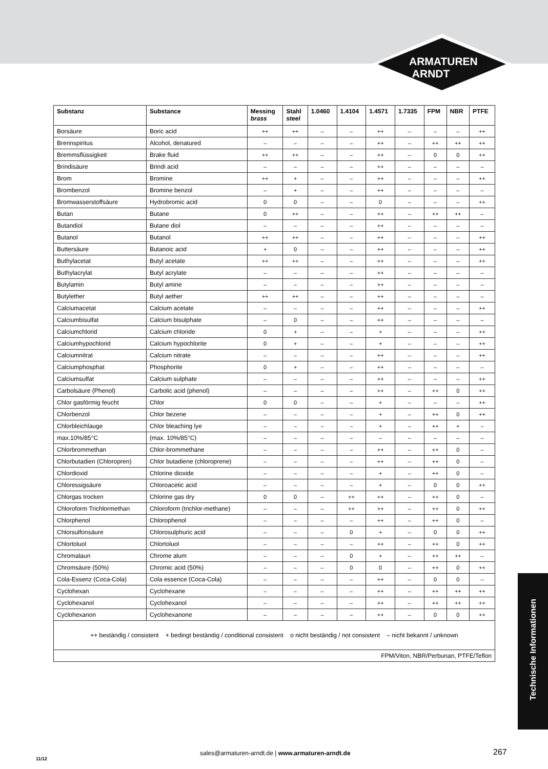ARMATUREN
ARNDT
| Substanz | Substance | Messing brass | Stahl steel | 1.0460 | 1.4104 | 1.4571 | 1.7335 | FPM | NBR | PTFE |
| --- | --- | --- | --- | --- | --- | --- | --- | --- | --- | --- |
| Borsäure | Boric acid | ++ | ++ | – | – | ++ | – | – | – | ++ |
| Brennspiritus | Alcohol, denatured | – | – | – | – | ++ | – | ++ | ++ | ++ |
| Bremmsflüssigkeit | Brake fluid | ++ | ++ | – | – | ++ | – | 0 | 0 | ++ |
| Brindisäure | Brindi acid | – | – | – | – | ++ | – | – | – | – |
| Brom | Bromine | ++ | + | – | – | ++ | – | – | – | ++ |
| Brombenzol | Bromine benzol | – | + | – | – | ++ | – | – | – | – |
| Bromwasserstoffsäure | Hydrobromic acid | 0 | 0 | – | – | 0 | – | – | – | ++ |
| Butan | Butane | 0 | ++ | – | – | ++ | – | ++ | ++ | – |
| Butandiol | Butane diol | – | – | – | – | ++ | – | – | – | – |
| Butanol | Butanol | ++ | ++ | – | – | ++ | – | – | – | ++ |
| Buttersäure | Butanoic acid | + | 0 | – | – | ++ | – | – | – | ++ |
| Buthylacetat | Butyl acetate | ++ | ++ | – | – | ++ | – | – | – | ++ |
| Buthylacrylat | Butyl acrylate | – | – | – | – | ++ | – | – | – | – |
| Butylamin | Butyl amine | – | – | – | – | ++ | – | – | – | – |
| Butylether | Butyl aether | ++ | ++ | – | – | ++ | – | – | – | – |
| Calciumacetat | Calcium acetate | – | – | – | – | ++ | – | – | – | ++ |
| Calciumbisulfat | Calcium bisulphate | – | 0 | – | – | ++ | – | – | – | – |
| Calciumchlorid | Calcium chloride | 0 | + | – | – | + | – | – | – | ++ |
| Calciumhypochlorid | Calcium hypochlorite | 0 | + | – | – | + | – | – | – | ++ |
| Calciumnitrat | Calcium nitrate | – | – | – | – | ++ | – | – | – | ++ |
| Calciumphosphat | Phosphorite | 0 | + | – | – | ++ | – | – | – | – |
| Calciumsulfat | Calcium sulphate | – | – | – | – | ++ | – | – | – | ++ |
| Carbolsäure (Phenol) | Carbolic acid (phenol) | – | – | – | – | ++ | – | ++ | 0 | ++ |
| Chlor gasförmig feucht | Chlor | 0 | 0 | – | – | + | – | – | – | ++ |
| Chlorbenzol | Chlor bezene | – | – | – | – | + | – | ++ | 0 | ++ |
| Chlorbleichlauge | Chlor bleaching lye | – | – | – | – | + | – | ++ | + | – |
| max.10%/85°C | (max. 10%/85°C) | – | – | – | – | – | – | – | – | – |
| Chlorbrommethan | Chlor-brommethane | – | – | – | – | ++ | – | ++ | 0 | – |
| Chlorbutadien (Chloropren) | Chlor butadiene (chloroprene) | – | – | – | – | ++ | – | ++ | 0 | – |
| Chlordioxid | Chlorine dioxide | – | – | – | – | + | – | ++ | 0 | – |
| Chloressigsäure | Chloroacetic acid | – | – | – | – | + | – | 0 | 0 | ++ |
| Chlorgas trocken | Chlorine gas dry | 0 | 0 | – | ++ | ++ | – | ++ | 0 | – |
| Chloroform Trichlormethan | Chloroform (trichlor-methane) | – | – | – | ++ | ++ | – | ++ | 0 | ++ |
| Chlorphenol | Chlorophenol | – | – | – | – | ++ | – | ++ | 0 | – |
| Chlorsulfonsäure | Chlorosulphuric acid | – | – | – | 0 | + | – | 0 | 0 | ++ |
| Chlortoluol | Chlortoluol | – | – | – | – | ++ | – | ++ | 0 | ++ |
| Chromalaun | Chrome alum | – | – | – | 0 | + | – | ++ | ++ | – |
| Chromsäure (50%) | Chromic acid (50%) | – | – | – | 0 | 0 | – | ++ | 0 | ++ |
| Cola-Essenz (Coca-Cola) | Cola essence (Coca-Cola) | – | – | – | – | ++ | – | 0 | 0 | – |
| Cyclohexan | Cyclohexane | – | – | – | – | ++ | – | ++ | ++ | ++ |
| Cyclohexanol | Cyclohexanol | – | – | – | – | ++ | – | ++ | ++ | ++ |
| Cyclohexanon | Cyclohexanone | – | – | – | – | ++ | – | 0 | 0 | ++ |
| ++ beständig / consistent + bedingt beständig / conditional consistent o nicht beständig / not consistent – nicht bekannt / unknown | | | | | | | | | | |
| FPM/Viton, NBR/Perbunan, PTFE/Teflon | | | | | | | | | | |
Technische Informationen
11/12
sales@armaturen-arndt.de | www.armaturen-arndt.de
267